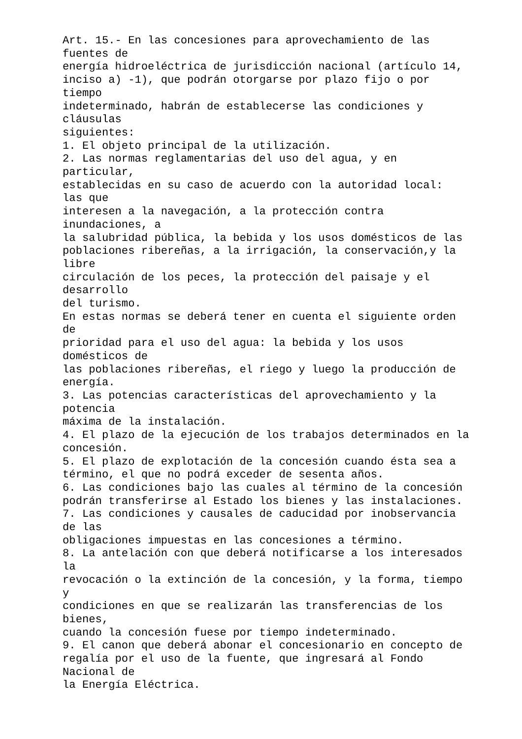Art. 15.- En las concesiones para aprovechamiento de las
fuentes de
energía hidroeléctrica de jurisdicción nacional (artículo 14,
inciso a) -1), que podrán otorgarse por plazo fijo o por
tiempo
indeterminado, habrán de establecerse las condiciones y
cláusulas
siguientes:
1. El objeto principal de la utilización.
2. Las normas reglamentarias del uso del agua, y en
particular,
establecidas en su caso de acuerdo con la autoridad local:
las que
interesen a la navegación, a la protección contra
inundaciones, a
la salubridad pública, la bebida y los usos domésticos de las
poblaciones ribereñas, a la irrigación, la conservación,y la
libre
circulación de los peces, la protección del paisaje y el
desarrollo
del turismo.
En estas normas se deberá tener en cuenta el siguiente orden
de
prioridad para el uso del agua: la bebida y los usos
domésticos de
las poblaciones ribereñas, el riego y luego la producción de
energía.
3. Las potencias características del aprovechamiento y la
potencia
máxima de la instalación.
4. El plazo de la ejecución de los trabajos determinados en la
concesión.
5. El plazo de explotación de la concesión cuando ésta sea a
término, el que no podrá exceder de sesenta años.
6. Las condiciones bajo las cuales al término de la concesión
podrán transferirse al Estado los bienes y las instalaciones.
7. Las condiciones y causales de caducidad por inobservancia
de las
obligaciones impuestas en las concesiones a término.
8. La antelación con que deberá notificarse a los interesados
la
revocación o la extinción de la concesión, y la forma, tiempo
y
condiciones en que se realizarán las transferencias de los
bienes,
cuando la concesión fuese por tiempo indeterminado.
9. El canon que deberá abonar el concesionario en concepto de
regalía por el uso de la fuente, que ingresará al Fondo
Nacional de
la Energía Eléctrica.